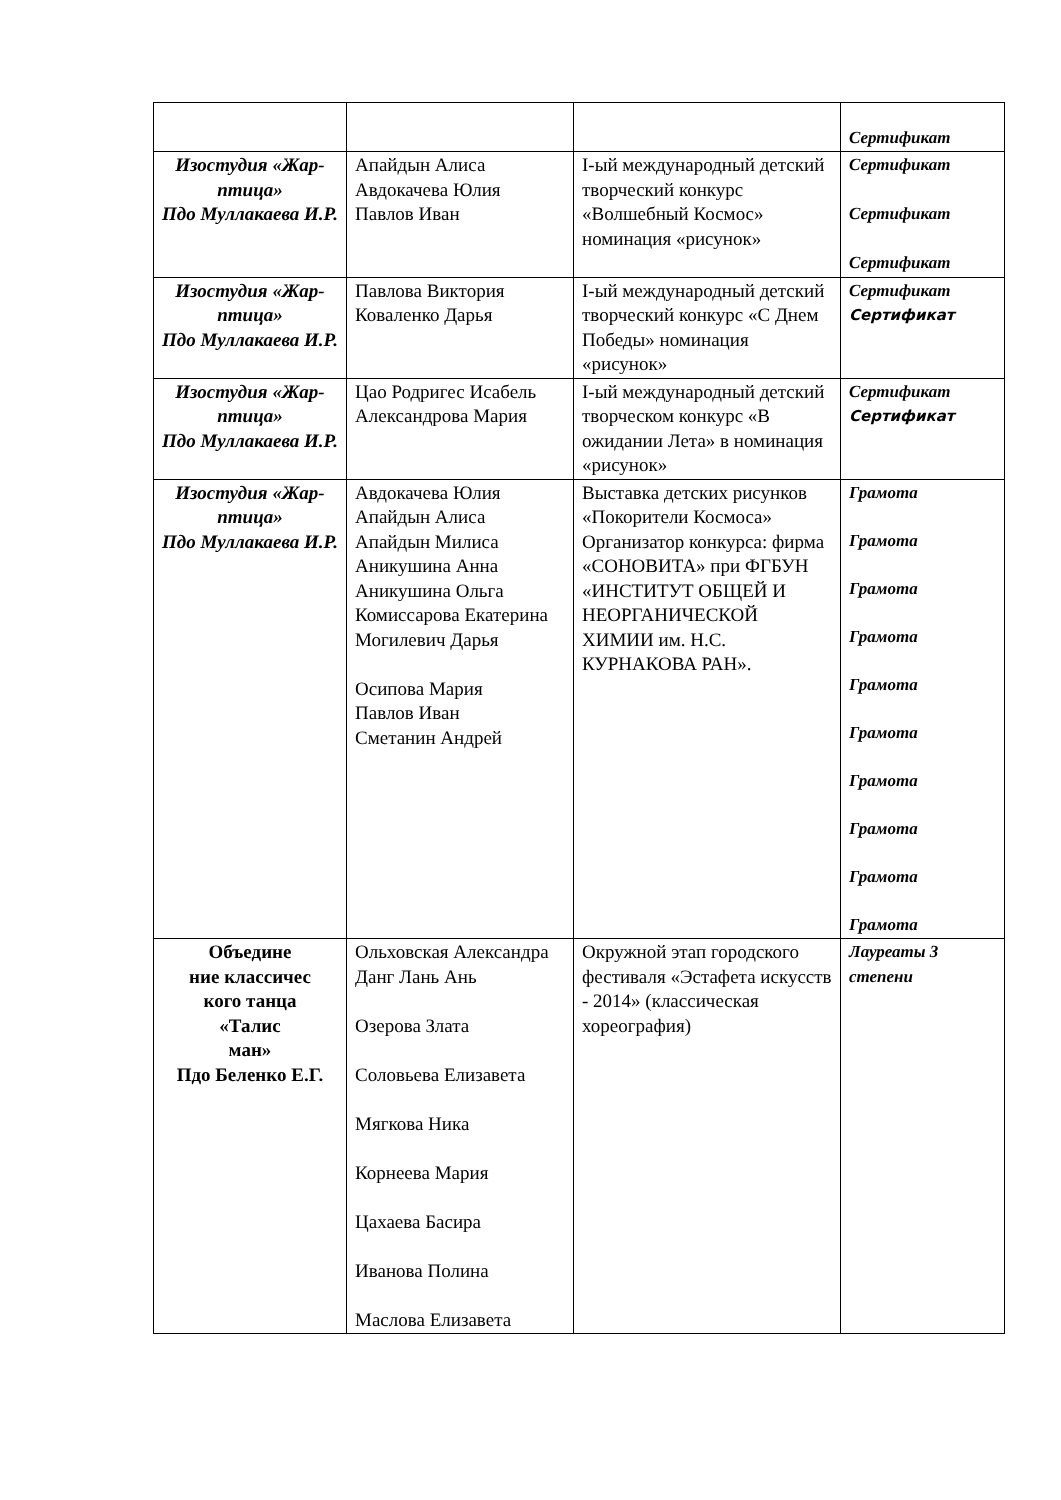| | | | Сертификат |
| Изостудия «Жар-птица» Пдо Муллакаева И.Р. | Апайдын Алиса Авдокачева Юлия Павлов Иван | I-ый международный детский творческий конкурс «Волшебный Космос» номинация «рисунок» | Сертификат Сертификат Сертификат |
| Изостудия «Жар-птица» Пдо Муллакаева И.Р. | Павлова Виктория Коваленко Дарья | I-ый международный детский творческий конкурс «С Днем Победы» номинация «рисунок» | Сертификат Сертификат |
| Изостудия «Жар-птица» Пдо Муллакаева И.Р. | Цао Родригес Исабель Александрова Мария | I-ый международный детский творческом конкурс «В ожидании Лета» в номинация «рисунок» | Сертификат Сертификат |
| Изостудия «Жар-птица» Пдо Муллакаева И.Р. | Авдокачева Юлия Апайдын Алиса Апайдын Милиса Аникушина Анна Аникушина Ольга Комиссарова Екатерина Могилевич Дарья Осипова Мария Павлов Иван Сметанин Андрей | Выставка детских рисунков «Покорители Космоса» Организатор конкурса: фирма «СОНОВИТА» при ФГБУН «ИНСТИТУТ ОБЩЕЙ И НЕОРГАНИЧЕСКОЙ ХИМИИ им. Н.С. КУРНАКОВА РАН». | Грамота Грамота Грамота Грамота Грамота Грамота Грамота Грамота Грамота Грамота |
| Объедине ние классичес кого танца «Талис ман» Пдо Беленко Е.Г. | Ольховская Александра Данг Лань Ань Озерова Злата Соловьева Елизавета Мягкова Ника Корнеева Мария Цахаева Басира Иванова Полина Маслова Елизавета | Окружной этап городского фестиваля «Эстафета искусств - 2014» (классическая хореография) | Лауреаты 3 степени |